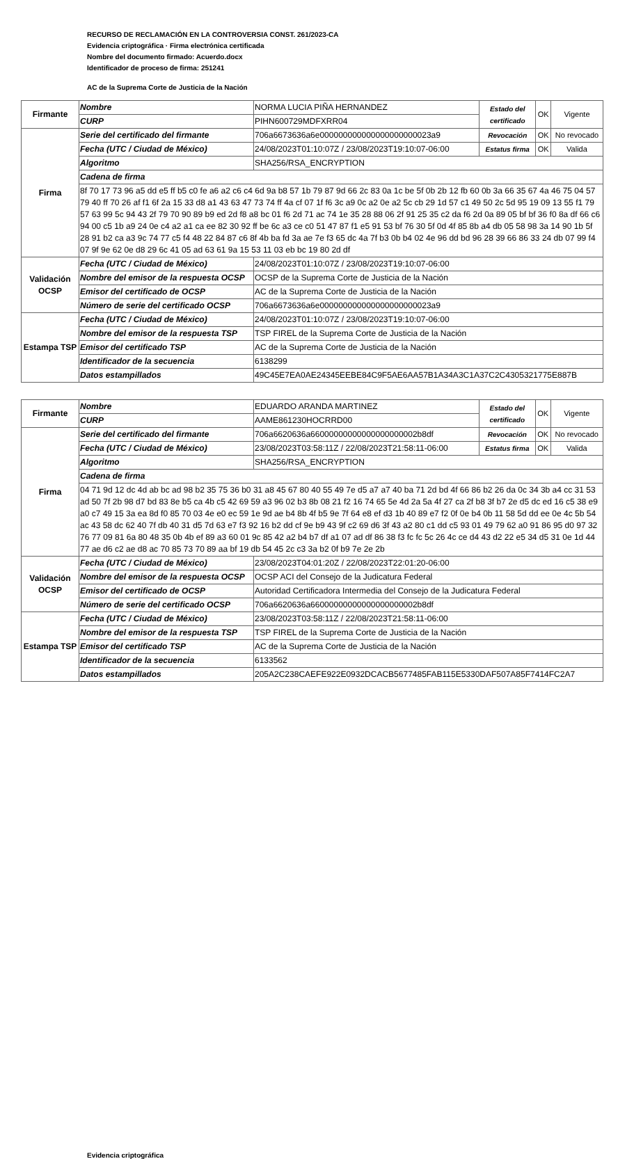RECURSO DE RECLAMACIÓN EN LA CONTROVERSIA CONST. 261/2023-CA
Evidencia criptográfica · Firma electrónica certificada
Nombre del documento firmado: Acuerdo.docx
Identificador de proceso de firma: 251241
AC de la Suprema Corte de Justicia de la Nación
| Firmante | Nombre | NORMA LUCIA PIÑA HERNANDEZ | Estado del certificado | OK | Vigente |
| | CURP | PIHN600729MDFXRR04 | | | |
| Firma | Serie del certificado del firmante | 706a6673636a6e000000000000000000000023a9 | Revocación | OK | No revocado |
| | Fecha (UTC / Ciudad de México) | 24/08/2023T01:10:07Z / 23/08/2023T19:10:07-06:00 | Estatus firma | OK | Valida |
| | Algoritmo | SHA256/RSA_ENCRYPTION | | | |
| | Cadena de firma | | | | |
| | 8f 70 17 73 96 a5 dd e5 ff b5 c0 fe a6 a2 c6 c4 6d 9a b8 57 1b 79 87 9d 66 2c 83 0a 1c be 5f 0b 2b 12 fb 60 0b 3a 66 35 67 4a 46 75 04 57 79 40 ff 70 26 af f1 6f 2a 15 33 d8 a1 43 63 47 73 74 ff 4a cf 07 1f f6 3c a9 0c a2 0e a2 5c cb 29 1d 57 c1 49 50 2c 5d 95 19 09 13 55 f1 79 57 63 99 5c 94 43 2f 79 70 90 89 b9 ed 2d f8 a8 bc 01 f6 2d 71 ac 74 1e 35 28 88 06 2f 91 25 35 c2 da f6 2d 0a 89 05 bf bf 36 f0 8a df 66 c6 94 00 c5 1b a9 24 0e c4 a2 a1 ca ee 82 30 92 ff be 6c a3 ce c0 51 47 87 f1 e5 91 53 bf 76 30 5f 0d 4f 85 8b a4 db 05 58 98 3a 14 90 1b 5f 28 91 b2 ca a3 9c 74 77 c5 f4 48 22 84 87 c6 8f 4b ba fd 3a ae 7e f3 65 dc 4a 7f b3 0b b4 02 4e 96 dd bd 96 28 39 66 86 33 24 db 07 99 f4 07 9f 9e 62 0e d8 29 6c 41 05 ad 63 61 9a 15 53 11 03 eb bc 19 80 2d df | | | | |
| Validación OCSP | Fecha (UTC / Ciudad de México) | 24/08/2023T01:10:07Z / 23/08/2023T19:10:07-06:00 | | | |
| | Nombre del emisor de la respuesta OCSP | OCSP de la Suprema Corte de Justicia de la Nación | | | |
| | Emisor del certificado de OCSP | AC de la Suprema Corte de Justicia de la Nación | | | |
| | Número de serie del certificado OCSP | 706a6673636a6e000000000000000000000023a9 | | | |
| Estampa TSP | Fecha (UTC / Ciudad de México) | 24/08/2023T01:10:07Z / 23/08/2023T19:10:07-06:00 | | | |
| | Nombre del emisor de la respuesta TSP | TSP FIREL de la Suprema Corte de Justicia de la Nación | | | |
| | Emisor del certificado TSP | AC de la Suprema Corte de Justicia de la Nación | | | |
| | Identificador de la secuencia | 6138299 | | | |
| | Datos estampillados | 49C45E7EA0AE24345EEBE84C9F5AE6AA57B1A34A3C1A37C2C4305321775E887B | | | |
| Firmante | Nombre | EDUARDO ARANDA MARTINEZ | Estado del certificado | OK | Vigente |
| | CURP | AAME861230HOCRRD00 | | | |
| Firma | Serie del certificado del firmante | 706a6620636a66000000000000000000002b8df | Revocación | OK | No revocado |
| | Fecha (UTC / Ciudad de México) | 23/08/2023T03:58:11Z / 22/08/2023T21:58:11-06:00 | Estatus firma | OK | Valida |
| | Algoritmo | SHA256/RSA_ENCRYPTION | | | |
| | Cadena de firma | | | | |
| | 04 71 9d 12 dc 4d ab bc ad 98 b2 35 75 36 b0 31 a8 45 67 80 40 55 49 7e d5 a7 a7 40 ba 71 2d bd 4f 66 86 b2 26 da 0c 34 3b a4 cc 31 53 ad 50 7f 2b 98 d7 bd 83 8e b5 ca 4b c5 42 69 59 a3 96 02 b3 8b 08 21 f2 16 74 65 5e 4d 2a 5a 4f 27 ca 2f b8 3f b7 2e d5 dc ed 16 c5 38 e9 a0 c7 49 15 3a ea 8d f0 85 70 03 4e e0 ec 59 1e 9d ae b4 8b 4f b5 9e 7f 64 e8 ef d3 1b 40 89 e7 f2 0f 0e b4 0b 11 58 5d dd ee 0e 4c 5b 54 ac 43 58 dc 62 40 7f db 40 31 d5 7d 63 e7 f3 92 16 b2 dd cf 9e b9 43 9f c2 69 d6 3f 43 a2 80 c1 dd c5 93 01 49 79 62 a0 91 86 95 d0 97 32 76 77 09 81 6a 80 48 35 0b 4b ef 89 a3 60 01 9c 85 42 a2 b4 b7 df a1 07 ad df 86 38 f3 fc fc 5c 26 4c ce d4 43 d2 22 e5 34 d5 31 0e 1d 44 77 ae d6 c2 ae d8 ac 70 85 73 70 89 aa bf 19 db 54 45 2c c3 3a b2 0f b9 7e 2e 2b | | | | |
| Validación OCSP | Fecha (UTC / Ciudad de México) | 23/08/2023T04:01:20Z / 22/08/2023T22:01:20-06:00 | | | |
| | Nombre del emisor de la respuesta OCSP | OCSP ACI del Consejo de la Judicatura Federal | | | |
| | Emisor del certificado de OCSP | Autoridad Certificadora Intermedia del Consejo de la Judicatura Federal | | | |
| | Número de serie del certificado OCSP | 706a6620636a66000000000000000000002b8df | | | |
| Estampa TSP | Fecha (UTC / Ciudad de México) | 23/08/2023T03:58:11Z / 22/08/2023T21:58:11-06:00 | | | |
| | Nombre del emisor de la respuesta TSP | TSP FIREL de la Suprema Corte de Justicia de la Nación | | | |
| | Emisor del certificado TSP | AC de la Suprema Corte de Justicia de la Nación | | | |
| | Identificador de la secuencia | 6133562 | | | |
| | Datos estampillados | 205A2C238CAEFE922E0932DCACB5677485FAB115E5330DAF507A85F7414FC2A7 | | | |
Evidencia criptográfica